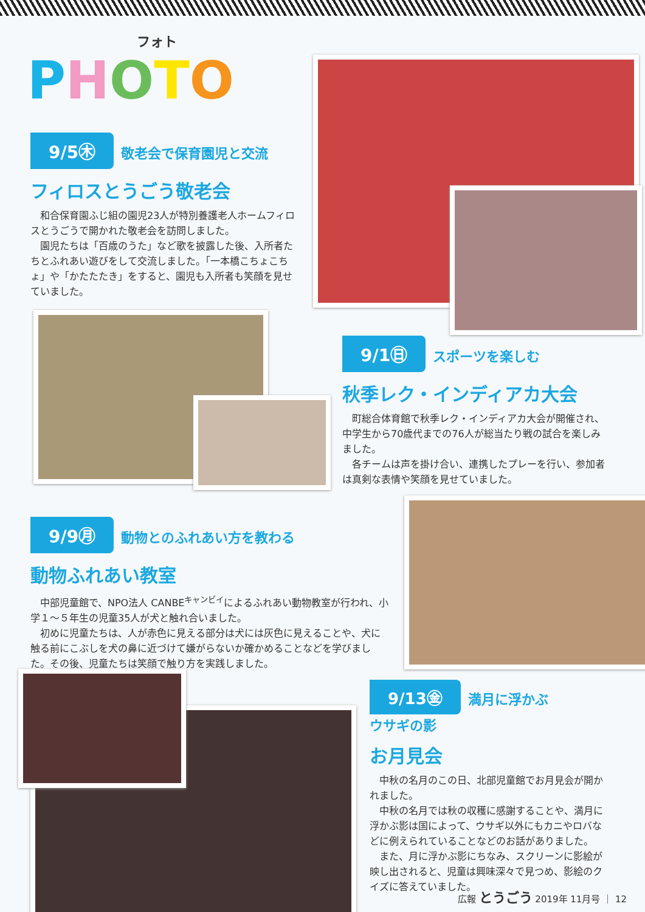フォト
PHOTO
9/5㊍ 敬老会で保育園児と交流
フィロスとうごう敬老会
和合保育園ふじ組の園児23人が特別養護老人ホームフィロスとうごうで開かれた敬老会を訪問しました。
園児たちは「百歳のうた」など歌を披露した後、入所者たちとふれあい遊びをして交流しました。「一本橋こちょこちょ」や「かたたたき」をすると、園児も入所者も笑顔を見せていました。
9/1㊐ スポーツを楽しむ
秋季レク・インディアカ大会
町総合体育館で秋季レク・インディアカ大会が開催され、中学生から70歳代までの76人が総当たり戦の試合を楽しみました。
各チームは声を掛け合い、連携したプレーを行い、参加者は真剣な表情や笑顔を見せていました。
9/9㊊ 動物とのふれあい方を教わる
動物ふれあい教室
中部児童館で、NPO法人 CANBE<sup>キャンビイ</sup>によるふれあい動物教室が行われ、小学１～５年生の児童35人が犬と触れ合いました。
初めに児童たちは、人が赤色に見える部分は犬には灰色に見えることや、犬に触る前にこぶしを犬の鼻に近づけて嫌がらないか確かめることなどを学びました。その後、児童たちは笑顔で触り方を実践しました。
9/13㊎ 満月に浮かぶ
ウサギの影
お月見会
中秋の名月のこの日、北部児童館でお月見会が開かれました。
中秋の名月では秋の収穫に感謝することや、満月に浮かぶ影は国によって、ウサギ以外にもカニやロバなどに例えられていることなどのお話がありました。
また、月に浮かぶ影にちなみ、スクリーンに影絵が映し出されると、児童は興味深々で見つめ、影絵のクイズに答えていました。
広報 とうごう 2019年 11月号 ｜ 12